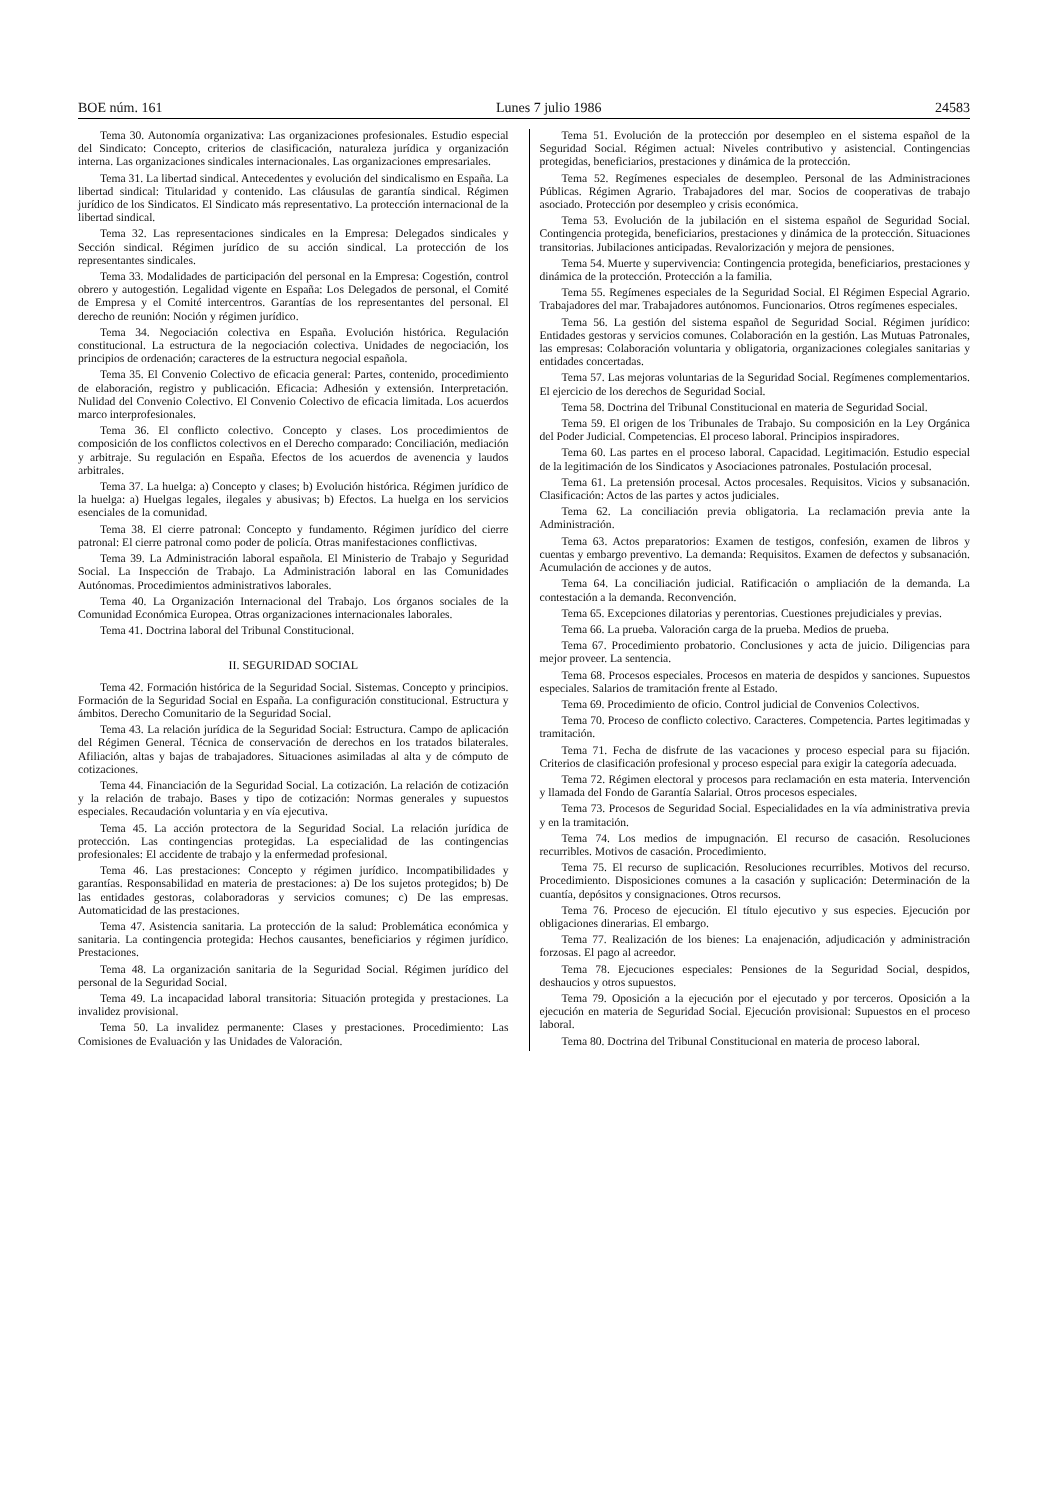BOE núm. 161 Lunes 7 julio 1986 24583
Tema 30. Autonomía organizativa: Las organizaciones profesionales. Estudio especial del Sindicato: Concepto, criterios de clasificación, naturaleza jurídica y organización interna. Las organizaciones sindicales internacionales. Las organizaciones empresariales.
Tema 31. La libertad sindical. Antecedentes y evolución del sindicalismo en España. La libertad sindical: Titularidad y contenido. Las cláusulas de garantía sindical. Régimen jurídico de los Sindicatos. El Sindicato más representativo. La protección internacional de la libertad sindical.
Tema 32. Las representaciones sindicales en la Empresa: Delegados sindicales y Sección sindical. Régimen jurídico de su acción sindical. La protección de los representantes sindicales.
Tema 33. Modalidades de participación del personal en la Empresa: Cogestión, control obrero y autogestión. Legalidad vigente en España: Los Delegados de personal, el Comité de Empresa y el Comité intercentros. Garantías de los representantes del personal. El derecho de reunión: Noción y régimen jurídico.
Tema 34. Negociación colectiva en España. Evolución histórica. Regulación constitucional. La estructura de la negociación colectiva. Unidades de negociación, los principios de ordenación; caracteres de la estructura negocial española.
Tema 35. El Convenio Colectivo de eficacia general: Partes, contenido, procedimiento de elaboración, registro y publicación. Eficacia: Adhesión y extensión. Interpretación. Nulidad del Convenio Colectivo. El Convenio Colectivo de eficacia limitada. Los acuerdos marco interprofesionales.
Tema 36. El conflicto colectivo. Concepto y clases. Los procedimientos de composición de los conflictos colectivos en el Derecho comparado: Conciliación, mediación y arbitraje. Su regulación en España. Efectos de los acuerdos de avenencia y laudos arbitrales.
Tema 37. La huelga: a) Concepto y clases; b) Evolución histórica. Régimen jurídico de la huelga: a) Huelgas legales, ilegales y abusivas; b) Efectos. La huelga en los servicios esenciales de la comunidad.
Tema 38. El cierre patronal: Concepto y fundamento. Régimen jurídico del cierre patronal: El cierre patronal como poder de policía. Otras manifestaciones conflictivas.
Tema 39. La Administración laboral española. El Ministerio de Trabajo y Seguridad Social. La Inspección de Trabajo. La Administración laboral en las Comunidades Autónomas. Procedimientos administrativos laborales.
Tema 40. La Organización Internacional del Trabajo. Los órganos sociales de la Comunidad Económica Europea. Otras organizaciones internacionales laborales.
Tema 41. Doctrina laboral del Tribunal Constitucional.
II. SEGURIDAD SOCIAL
Tema 42. Formación histórica de la Seguridad Social. Sistemas. Concepto y principios. Formación de la Seguridad Social en España. La configuración constitucional. Estructura y ámbitos. Derecho Comunitario de la Seguridad Social.
Tema 43. La relación jurídica de la Seguridad Social: Estructura. Campo de aplicación del Régimen General. Técnica de conservación de derechos en los tratados bilaterales. Afiliación, altas y bajas de trabajadores. Situaciones asimiladas al alta y de cómputo de cotizaciones.
Tema 44. Financiación de la Seguridad Social. La cotización. La relación de cotización y la relación de trabajo. Bases y tipo de cotización: Normas generales y supuestos especiales. Recaudación voluntaria y en vía ejecutiva.
Tema 45. La acción protectora de la Seguridad Social. La relación jurídica de protección. Las contingencias protegidas. La especialidad de las contingencias profesionales: El accidente de trabajo y la enfermedad profesional.
Tema 46. Las prestaciones: Concepto y régimen jurídico. Incompatibilidades y garantías. Responsabilidad en materia de prestaciones: a) De los sujetos protegidos; b) De las entidades gestoras, colaboradoras y servicios comunes; c) De las empresas. Automaticidad de las prestaciones.
Tema 47. Asistencia sanitaria. La protección de la salud: Problemática económica y sanitaria. La contingencia protegida: Hechos causantes, beneficiarios y régimen jurídico. Prestaciones.
Tema 48. La organización sanitaria de la Seguridad Social. Régimen jurídico del personal de la Seguridad Social.
Tema 49. La incapacidad laboral transitoria: Situación protegida y prestaciones. La invalidez provisional.
Tema 50. La invalidez permanente: Clases y prestaciones. Procedimiento: Las Comisiones de Evaluación y las Unidades de Valoración.
Tema 51. Evolución de la protección por desempleo en el sistema español de la Seguridad Social. Régimen actual: Niveles contributivo y asistencial. Contingencias protegidas, beneficiarios, prestaciones y dinámica de la protección.
Tema 52. Regímenes especiales de desempleo. Personal de las Administraciones Públicas. Régimen Agrario. Trabajadores del mar. Socios de cooperativas de trabajo asociado. Protección por desempleo y crisis económica.
Tema 53. Evolución de la jubilación en el sistema español de Seguridad Social. Contingencia protegida, beneficiarios, prestaciones y dinámica de la protección. Situaciones transitorias. Jubilaciones anticipadas. Revalorización y mejora de pensiones.
Tema 54. Muerte y supervivencia: Contingencia protegida, beneficiarios, prestaciones y dinámica de la protección. Protección a la familia.
Tema 55. Regímenes especiales de la Seguridad Social. El Régimen Especial Agrario. Trabajadores del mar. Trabajadores autónomos. Funcionarios. Otros regímenes especiales.
Tema 56. La gestión del sistema español de Seguridad Social. Régimen jurídico: Entidades gestoras y servicios comunes. Colaboración en la gestión. Las Mutuas Patronales, las empresas: Colaboración voluntaria y obligatoria, organizaciones colegiales sanitarias y entidades concertadas.
Tema 57. Las mejoras voluntarias de la Seguridad Social. Regímenes complementarios. El ejercicio de los derechos de Seguridad Social.
Tema 58. Doctrina del Tribunal Constitucional en materia de Seguridad Social.
Tema 59. El origen de los Tribunales de Trabajo. Su composición en la Ley Orgánica del Poder Judicial. Competencias. El proceso laboral. Principios inspiradores.
Tema 60. Las partes en el proceso laboral. Capacidad. Legitimación. Estudio especial de la legitimación de los Sindicatos y Asociaciones patronales. Postulación procesal.
Tema 61. La pretensión procesal. Actos procesales. Requisitos. Vicios y subsanación. Clasificación: Actos de las partes y actos judiciales.
Tema 62. La conciliación previa obligatoria. La reclamación previa ante la Administración.
Tema 63. Actos preparatorios: Examen de testigos, confesión, examen de libros y cuentas y embargo preventivo. La demanda: Requisitos. Examen de defectos y subsanación. Acumulación de acciones y de autos.
Tema 64. La conciliación judicial. Ratificación o ampliación de la demanda. La contestación a la demanda. Reconvención.
Tema 65. Excepciones dilatorias y perentorias. Cuestiones prejudiciales y previas.
Tema 66. La prueba. Valoración carga de la prueba. Medios de prueba.
Tema 67. Procedimiento probatorio. Conclusiones y acta de juicio. Diligencias para mejor proveer. La sentencia.
Tema 68. Procesos especiales. Procesos en materia de despidos y sanciones. Supuestos especiales. Salarios de tramitación frente al Estado.
Tema 69. Procedimiento de oficio. Control judicial de Convenios Colectivos.
Tema 70. Proceso de conflicto colectivo. Caracteres. Competencia. Partes legitimadas y tramitación.
Tema 71. Fecha de disfrute de las vacaciones y proceso especial para su fijación. Criterios de clasificación profesional y proceso especial para exigir la categoría adecuada.
Tema 72. Régimen electoral y procesos para reclamación en esta materia. Intervención y llamada del Fondo de Garantía Salarial. Otros procesos especiales.
Tema 73. Procesos de Seguridad Social. Especialidades en la vía administrativa previa y en la tramitación.
Tema 74. Los medios de impugnación. El recurso de casación. Resoluciones recurribles. Motivos de casación. Procedimiento.
Tema 75. El recurso de suplicación. Resoluciones recurribles. Motivos del recurso. Procedimiento. Disposiciones comunes a la casación y suplicación: Determinación de la cuantía, depósitos y consignaciones. Otros recursos.
Tema 76. Proceso de ejecución. El título ejecutivo y sus especies. Ejecución por obligaciones dinerarias. El embargo.
Tema 77. Realización de los bienes: La enajenación, adjudicación y administración forzosas. El pago al acreedor.
Tema 78. Ejecuciones especiales: Pensiones de la Seguridad Social, despidos, deshaucios y otros supuestos.
Tema 79. Oposición a la ejecución por el ejecutado y por terceros. Oposición a la ejecución en materia de Seguridad Social. Ejecución provisional: Supuestos en el proceso laboral.
Tema 80. Doctrina del Tribunal Constitucional en materia de proceso laboral.